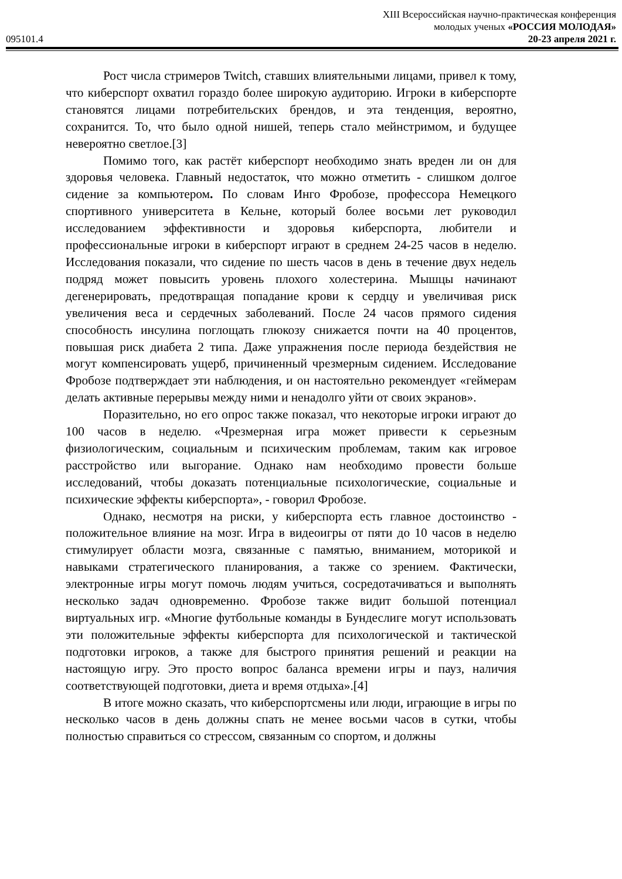XIII Всероссийская научно-практическая конференция
молодых ученых «РОССИЯ МОЛОДАЯ»
095101.4 20-23 апреля 2021 г.
Рост числа стримеров Twitch, ставших влиятельными лицами, привел к тому, что киберспорт охватил гораздо более широкую аудиторию. Игроки в киберспорте становятся лицами потребительских брендов, и эта тенденция, вероятно, сохранится. То, что было одной нишей, теперь стало мейнстримом, и будущее невероятно светлое.[3]
Помимо того, как растёт киберспорт необходимо знать вреден ли он для здоровья человека. Главный недостаток, что можно отметить - слишком долгое сидение за компьютером. По словам Инго Фробозе, профессора Немецкого спортивного университета в Кельне, который более восьми лет руководил исследованием эффективности и здоровья киберспорта, любители и профессиональные игроки в киберспорт играют в среднем 24-25 часов в неделю. Исследования показали, что сидение по шесть часов в день в течение двух недель подряд может повысить уровень плохого холестерина. Мышцы начинают дегенерировать, предотвращая попадание крови к сердцу и увеличивая риск увеличения веса и сердечных заболеваний. После 24 часов прямого сидения способность инсулина поглощать глюкозу снижается почти на 40 процентов, повышая риск диабета 2 типа. Даже упражнения после периода бездействия не могут компенсировать ущерб, причиненный чрезмерным сидением. Исследование Фробозе подтверждает эти наблюдения, и он настоятельно рекомендует «геймерам делать активные перерывы между ними и ненадолго уйти от своих экранов».
Поразительно, но его опрос также показал, что некоторые игроки играют до 100 часов в неделю. «Чрезмерная игра может привести к серьезным физиологическим, социальным и психическим проблемам, таким как игровое расстройство или выгорание. Однако нам необходимо провести больше исследований, чтобы доказать потенциальные психологические, социальные и психические эффекты киберспорта», - говорил Фробозе.
Однако, несмотря на риски, у киберспорта есть главное достоинство - положительное влияние на мозг. Игра в видеоигры от пяти до 10 часов в неделю стимулирует области мозга, связанные с памятью, вниманием, моторикой и навыками стратегического планирования, а также со зрением. Фактически, электронные игры могут помочь людям учиться, сосредотачиваться и выполнять несколько задач одновременно. Фробозе также видит большой потенциал виртуальных игр. «Многие футбольные команды в Бундеслиге могут использовать эти положительные эффекты киберспорта для психологической и тактической подготовки игроков, а также для быстрого принятия решений и реакции на настоящую игру. Это просто вопрос баланса времени игры и пауз, наличия соответствующей подготовки, диета и время отдыха».[4]
В итоге можно сказать, что киберспортсмены или люди, играющие в игры по несколько часов в день должны спать не менее восьми часов в сутки, чтобы полностью справиться со стрессом, связанным со спортом, и должны